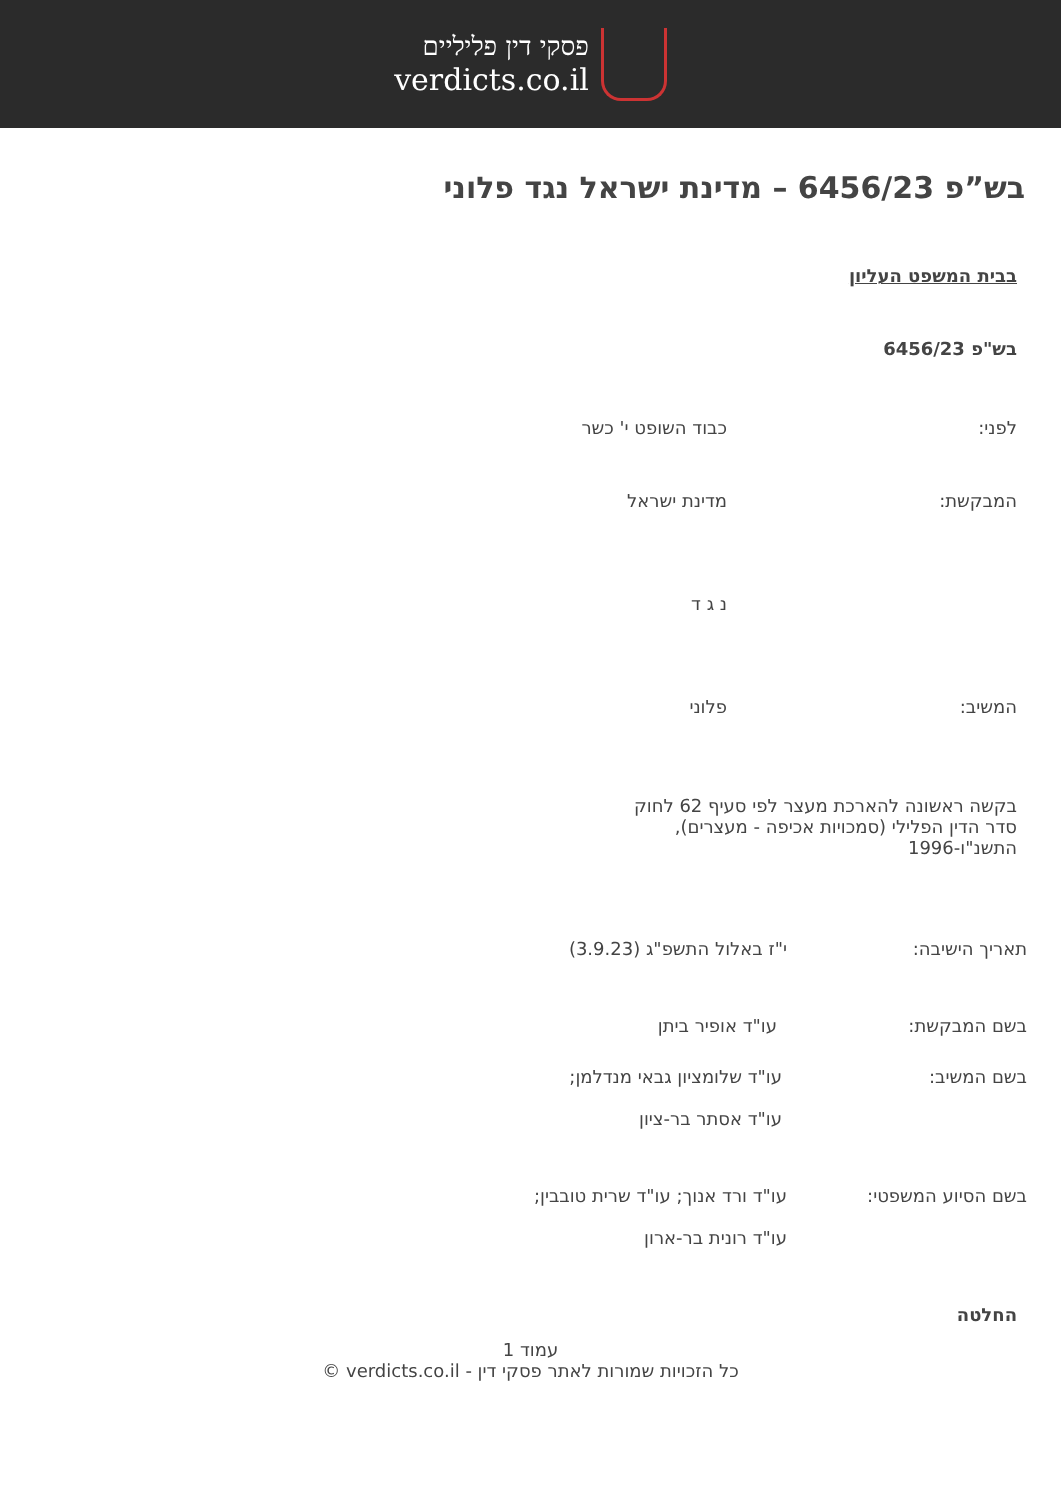פסקי דין פליליים
verdicts.co.il
בש”פ 6456/23 – מדינת ישראל נגד פלוני
בבית המשפט העליון
בש"פ 6456/23
לפני: כבוד השופט י' כשר
המבקשת: מדינת ישראל
נ ג ד
המשיב: פלוני
בקשה ראשונה להארכת מעצר לפי סעיף 62 לחוק סדר הדין הפלילי (סמכויות אכיפה - מעצרים), התשנ"ו-1996
תאריך הישיבה: י"ז באלול התשפ"ג (3.9.23)
בשם המבקשת: עו"ד אופיר ביתן
בשם המשיב: עו"ד שלומציון גבאי מנדלמן;
עו"ד אסתר בר-ציון
בשם הסיוע המשפטי: עו"ד ורד אנוך; עו"ד שרית טובבין;
עו"ד רונית בר-ארון
החלטה
עמוד 1
כל הזכויות שמורות לאתר פסקי דין - verdicts.co.il ©